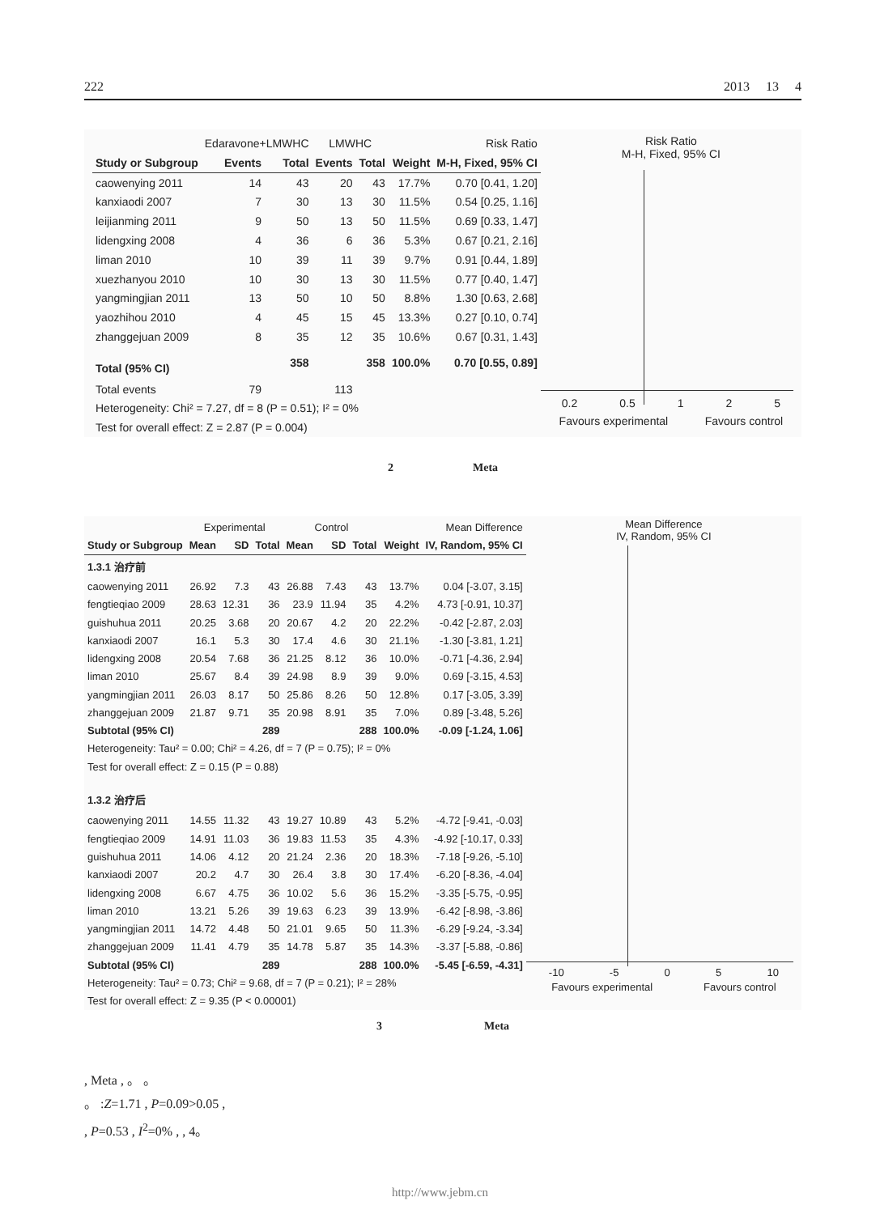222 2013 13 4
| | Edaravone+LMWHC | | LMWHC | | | Risk Ratio |
| Study or Subgroup | Events | Total | Events | Total | Weight | M-H, Fixed, 95% CI |
| caowenying 2011 | 14 | 43 | 20 | 43 | 17.7% | 0.70 [0.41, 1.20] |
| kanxiaodi 2007 | 7 | 30 | 13 | 30 | 11.5% | 0.54 [0.25, 1.16] |
| leijianming 2011 | 9 | 50 | 13 | 50 | 11.5% | 0.69 [0.33, 1.47] |
| lidengxing 2008 | 4 | 36 | 6 | 36 | 5.3% | 0.67 [0.21, 2.16] |
| liman 2010 | 10 | 39 | 11 | 39 | 9.7% | 0.91 [0.44, 1.89] |
| xuezhanyou 2010 | 10 | 30 | 13 | 30 | 11.5% | 0.77 [0.40, 1.47] |
| yangmingjian 2011 | 13 | 50 | 10 | 50 | 8.8% | 1.30 [0.63, 2.68] |
| yaozhihou 2010 | 4 | 45 | 15 | 45 | 13.3% | 0.27 [0.10, 0.74] |
| zhanggejuan 2009 | 8 | 35 | 12 | 35 | 10.6% | 0.67 [0.31, 1.43] |
| Total (95% CI) | | 358 | | 358 | 100.0% | 0.70 [0.55, 0.89] |
| Total events | 79 | | 113 | | | |
| Heterogeneity: Chi² = 7.27, df = 8 (P = 0.51); I² = 0% | | | | | | |
| Test for overall effect: Z = 2.87 (P = 0.004) | | | | | | |
Risk Ratio
M-H, Fixed, 95% CI
0.2 0.5 1 2 5
Favours experimental Favours control
2 Meta
| | Experimental | | | Control | | | | Mean Difference |
| Study or Subgroup | Mean | SD | Total | Mean | SD | Total | Weight | IV, Random, 95% CI |
| 1.3.1 治疗前 | | | | | | | | |
| caowenying 2011 | 26.92 | 7.3 | 43 | 26.88 | 7.43 | 43 | 13.7% | 0.04 [-3.07, 3.15] |
| fengtieqiao 2009 | 28.63 | 12.31 | 36 | 23.9 | 11.94 | 35 | 4.2% | 4.73 [-0.91, 10.37] |
| guishuhua 2011 | 20.25 | 3.68 | 20 | 20.67 | 4.2 | 20 | 22.2% | -0.42 [-2.87, 2.03] |
| kanxiaodi 2007 | 16.1 | 5.3 | 30 | 17.4 | 4.6 | 30 | 21.1% | -1.30 [-3.81, 1.21] |
| lidengxing 2008 | 20.54 | 7.68 | 36 | 21.25 | 8.12 | 36 | 10.0% | -0.71 [-4.36, 2.94] |
| liman 2010 | 25.67 | 8.4 | 39 | 24.98 | 8.9 | 39 | 9.0% | 0.69 [-3.15, 4.53] |
| yangmingjian 2011 | 26.03 | 8.17 | 50 | 25.86 | 8.26 | 50 | 12.8% | 0.17 [-3.05, 3.39] |
| zhanggejuan 2009 | 21.87 | 9.71 | 35 | 20.98 | 8.91 | 35 | 7.0% | 0.89 [-3.48, 5.26] |
| Subtotal (95% CI) | | | 289 | | | 288 | 100.0% | -0.09 [-1.24, 1.06] |
| Heterogeneity: Tau² = 0.00; Chi² = 4.26, df = 7 (P = 0.75); I² = 0% | | | | | | | | |
| Test for overall effect: Z = 0.15 (P = 0.88) | | | | | | | | |
| 1.3.2 治疗后 | | | | | | | | |
| caowenying 2011 | 14.55 | 11.32 | 43 | 19.27 | 10.89 | 43 | 5.2% | -4.72 [-9.41, -0.03] |
| fengtieqiao 2009 | 14.91 | 11.03 | 36 | 19.83 | 11.53 | 35 | 4.3% | -4.92 [-10.17, 0.33] |
| guishuhua 2011 | 14.06 | 4.12 | 20 | 21.24 | 2.36 | 20 | 18.3% | -7.18 [-9.26, -5.10] |
| kanxiaodi 2007 | 20.2 | 4.7 | 30 | 26.4 | 3.8 | 30 | 17.4% | -6.20 [-8.36, -4.04] |
| lidengxing 2008 | 6.67 | 4.75 | 36 | 10.02 | 5.6 | 36 | 15.2% | -3.35 [-5.75, -0.95] |
| liman 2010 | 13.21 | 5.26 | 39 | 19.63 | 6.23 | 39 | 13.9% | -6.42 [-8.98, -3.86] |
| yangmingjian 2011 | 14.72 | 4.48 | 50 | 21.01 | 9.65 | 50 | 11.3% | -6.29 [-9.24, -3.34] |
| zhanggejuan 2009 | 11.41 | 4.79 | 35 | 14.78 | 5.87 | 35 | 14.3% | -3.37 [-5.88, -0.86] |
| Subtotal (95% CI) | | | 289 | | | 288 | 100.0% | -5.45 [-6.59, -4.31] |
| Heterogeneity: Tau² = 0.73; Chi² = 9.68, df = 7 (P = 0.21); I² = 28% | | | | | | | | |
| Test for overall effect: Z = 9.35 (P < 0.00001) | | | | | | | | |
Mean Difference
IV, Random, 95% CI
-10 -5 0 5 10
Favours experimental Favours control
3 Meta
, Meta , 。 。
。 :Z=1.71 , P=0.09>0.05 ,
, P=0.53 , I<sup>2</sup>=0% , , 4。
http://www.jebm.cn